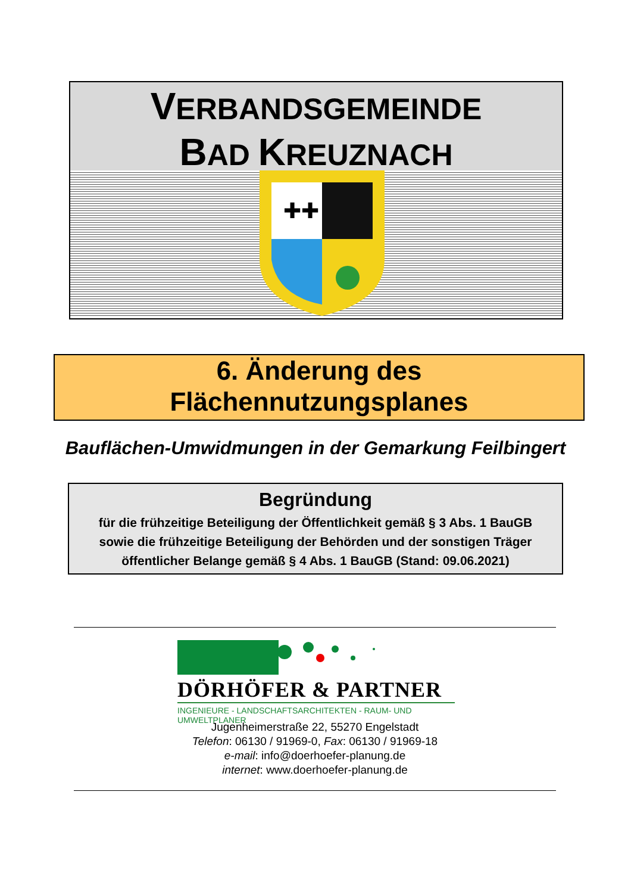VERBANDSGEMEINDE
BAD KREUZNACH
✚✚
6. Änderung des
Flächennutzungsplanes
Bauflächen-Umwidmungen in der Gemarkung Feilbingert
Begründung
für die frühzeitige Beteiligung der Öffentlichkeit gemäß § 3 Abs. 1 BauGB
sowie die frühzeitige Beteiligung der Behörden und der sonstigen Träger
öffentlicher Belange gemäß § 4 Abs. 1 BauGB (Stand: 09.06.2021)
DÖRHÖFER & PARTNER
INGENIEURE - LANDSCHAFTSARCHITEKTEN - RAUM- UND UMWELTPLANER
Jugenheimerstraße 22, 55270 Engelstadt
Telefon: 06130 / 91969-0, Fax: 06130 / 91969-18
e-mail: info@doerhoefer-planung.de
internet: www.doerhoefer-planung.de